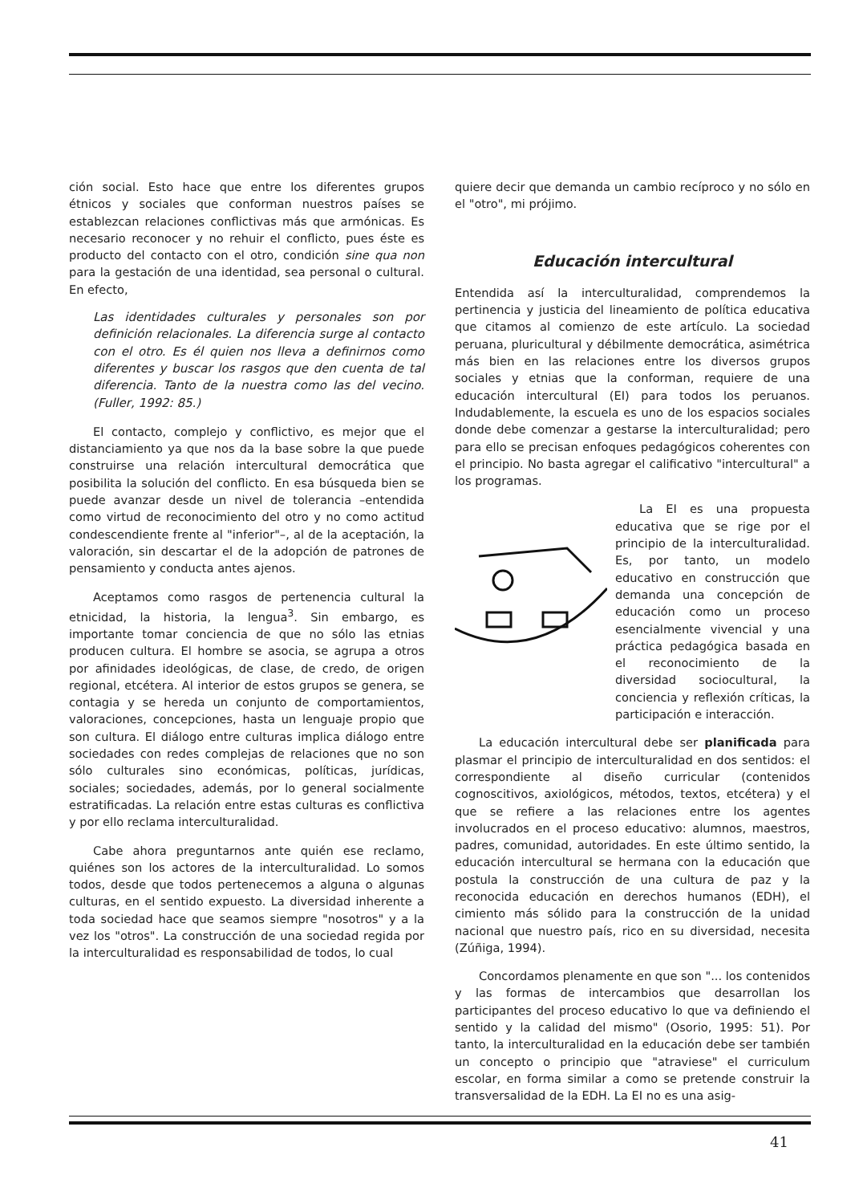ción social. Esto hace que entre los diferentes grupos étnicos y sociales que conforman nuestros países se establezcan relaciones conflictivas más que armónicas. Es necesario reconocer y no rehuir el conflicto, pues éste es producto del contacto con el otro, condición sine qua non para la gestación de una identidad, sea personal o cultural. En efecto,
Las identidades culturales y personales son por definición relacionales. La diferencia surge al contacto con el otro. Es él quien nos lleva a definirnos como diferentes y buscar los rasgos que den cuenta de tal diferencia. Tanto de la nuestra como las del vecino. (Fuller, 1992: 85.)
El contacto, complejo y conflictivo, es mejor que el distanciamiento ya que nos da la base sobre la que puede construirse una relación intercultural democrática que posibilita la solución del conflicto. En esa búsqueda bien se puede avanzar desde un nivel de tolerancia –entendida como virtud de reconocimiento del otro y no como actitud condescendiente frente al "inferior"–, al de la aceptación, la valoración, sin descartar el de la adopción de patrones de pensamiento y conducta antes ajenos.
Aceptamos como rasgos de pertenencia cultural la etnicidad, la historia, la lengua<sup>3</sup>. Sin embargo, es importante tomar conciencia de que no sólo las etnias producen cultura. El hombre se asocia, se agrupa a otros por afinidades ideológicas, de clase, de credo, de origen regional, etcétera. Al interior de estos grupos se genera, se contagia y se hereda un conjunto de comportamientos, valoraciones, concepciones, hasta un lenguaje propio que son cultura. El diálogo entre culturas implica diálogo entre sociedades con redes complejas de relaciones que no son sólo culturales sino económicas, políticas, jurídicas, sociales; sociedades, además, por lo general socialmente estratificadas. La relación entre estas culturas es conflictiva y por ello reclama interculturalidad.
Cabe ahora preguntarnos ante quién ese reclamo, quiénes son los actores de la interculturalidad. Lo somos todos, desde que todos pertenecemos a alguna o algunas culturas, en el sentido expuesto. La diversidad inherente a toda sociedad hace que seamos siempre "nosotros" y a la vez los "otros". La construcción de una sociedad regida por la interculturalidad es responsabilidad de todos, lo cual
quiere decir que demanda un cambio recíproco y no sólo en el "otro", mi prójimo.
Educación intercultural
Entendida así la interculturalidad, comprendemos la pertinencia y justicia del lineamiento de política educativa que citamos al comienzo de este artículo. La sociedad peruana, pluricultural y débilmente democrática, asimétrica más bien en las relaciones entre los diversos grupos sociales y etnias que la conforman, requiere de una educación intercultural (EI) para todos los peruanos. Indudablemente, la escuela es uno de los espacios sociales donde debe comenzar a gestarse la interculturalidad; pero para ello se precisan enfoques pedagógicos coherentes con el principio. No basta agregar el calificativo "intercultural" a los programas.
La EI es una propuesta educativa que se rige por el principio de la interculturalidad. Es, por tanto, un modelo educativo en construcción que demanda una concepción de educación como un proceso esencialmente vivencial y una práctica pedagógica basada en el reconocimiento de la diversidad sociocultural, la conciencia y reflexión críticas, la participación e interacción.
La educación intercultural debe ser planificada para plasmar el principio de interculturalidad en dos sentidos: el correspondiente al diseño curricular (contenidos cognoscitivos, axiológicos, métodos, textos, etcétera) y el que se refiere a las relaciones entre los agentes involucrados en el proceso educativo: alumnos, maestros, padres, comunidad, autoridades. En este último sentido, la educación intercultural se hermana con la educación que postula la construcción de una cultura de paz y la reconocida educación en derechos humanos (EDH), el cimiento más sólido para la construcción de la unidad nacional que nuestro país, rico en su diversidad, necesita (Zúñiga, 1994).
Concordamos plenamente en que son "... los contenidos y las formas de intercambios que desarrollan los participantes del proceso educativo lo que va definiendo el sentido y la calidad del mismo" (Osorio, 1995: 51). Por tanto, la interculturalidad en la educación debe ser también un concepto o principio que "atraviese" el curriculum escolar, en forma similar a como se pretende construir la transversalidad de la EDH. La EI no es una asig-
41